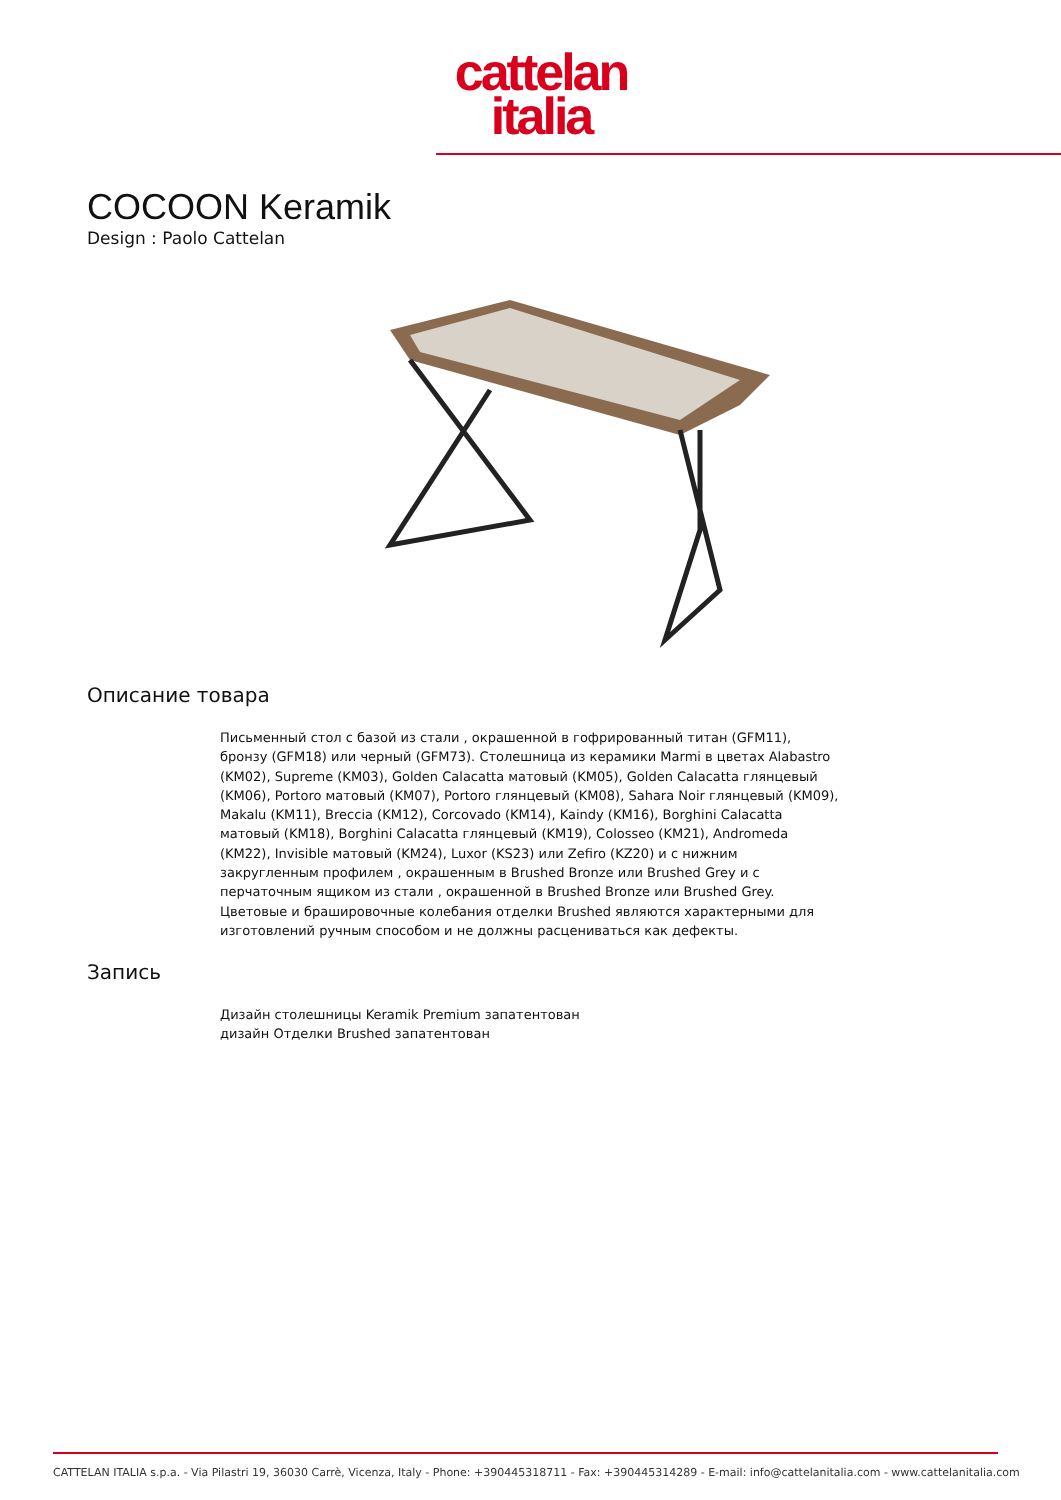cattelan
italia
COCOON Keramik
Design : Paolo Cattelan
Описание товара
Письменный стол с базой из стали , окрашенной в гофрированный титан (GFM11), бронзу (GFM18) или черный (GFM73). Столешница из керамики Marmi в цветах Alabastro (KM02), Supreme (KM03), Golden Calacatta матовый (KM05), Golden Calacatta глянцевый (KM06), Portoro матовый (KM07), Portoro глянцевый (KM08), Sahara Noir глянцевый (KM09), Makalu (KM11), Breccia (KM12), Corcovado (KM14), Kaindy (KM16), Borghini Calacatta матовый (KM18), Borghini Calacatta глянцевый (KM19), Colosseo (KM21), Andromeda (KM22), Invisible матовый (KM24), Luxor (KS23) или Zefiro (KZ20) и с нижним закругленным профилем , окрашенным в Brushed Bronze или Brushed Grey и с перчаточным ящиком из стали , окрашенной в Brushed Bronze или Brushed Grey. Цветовые и брашировочные колебания отделки Brushed являются характерными для изготовлений ручным способом и не должны расцениваться как дефекты.
Запись
Дизайн столешницы Keramik Premium запатентован
дизайн Отделки Brushed запатентован
CATTELAN ITALIA s.p.a. - Via Pilastri 19, 36030 Carrè, Vicenza, Italy - Phone: +390445318711 - Fax: +390445314289 - E-mail: info@cattelanitalia.com - www.cattelanitalia.com